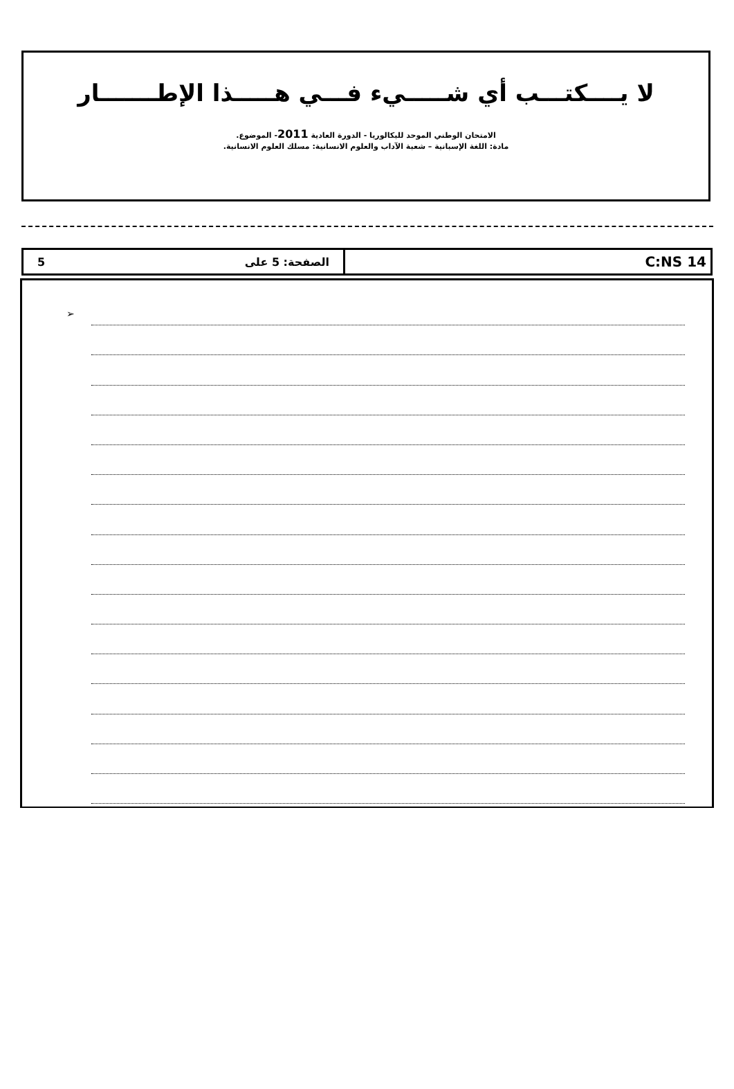لا يــــكتـــب أي شـــــيء فـــي هـــــذا الإطـــــــار
الامتحان الوطني الموحد للبكالوريا - الدورة العادية 2011- الموضوع.
مادة: اللغة الإسبانية – شعبة الآداب والعلوم الانسانية: مسلك العلوم الانسانية.
الصفحة: 5 على 5
C:NS 14
➢